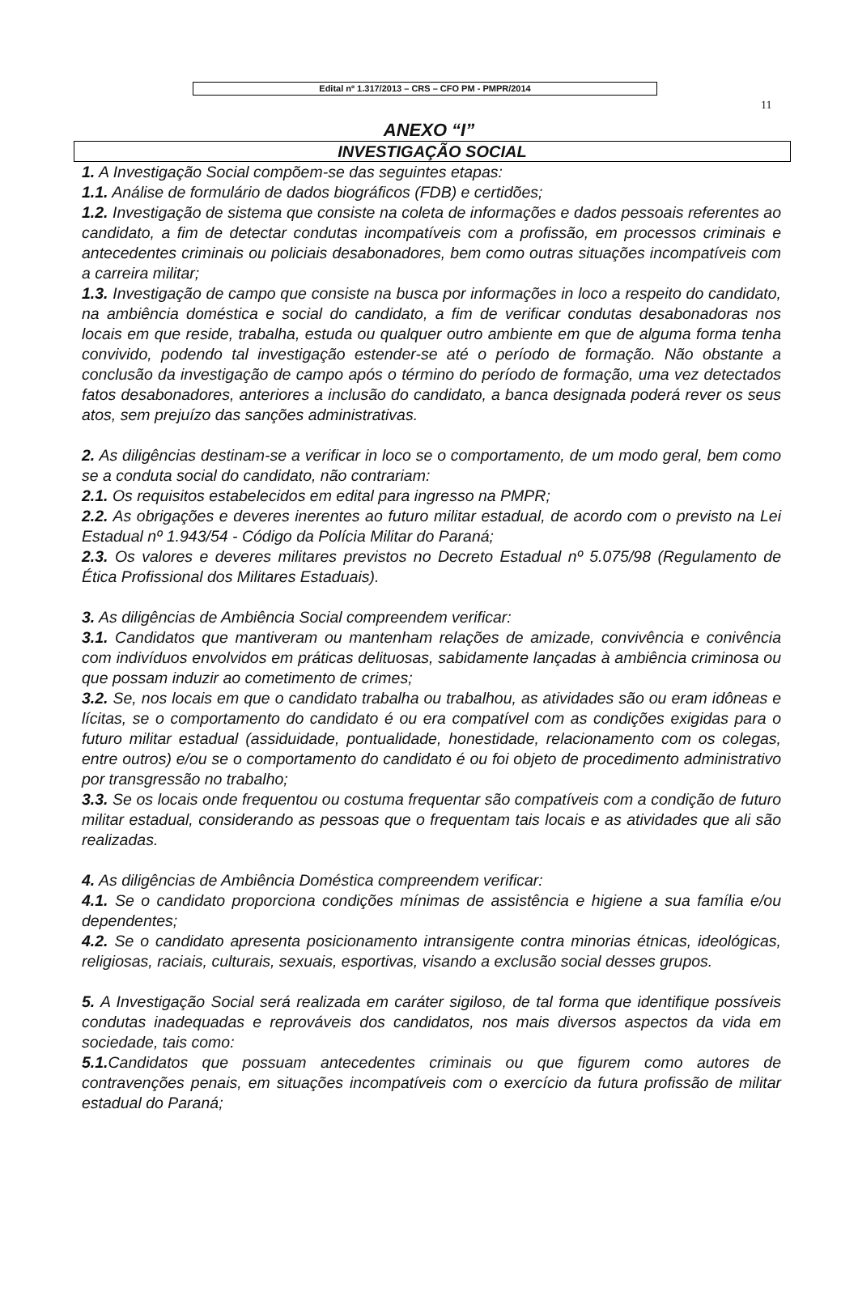Edital nº 1.317/2013 – CRS – CFO PM - PMPR/2014
11
ANEXO “I”
INVESTIGAÇÃO SOCIAL
1. A Investigação Social compõem-se das seguintes etapas:
1.1. Análise de formulário de dados biográficos (FDB) e certidões;
1.2. Investigação de sistema que consiste na coleta de informações e dados pessoais referentes ao candidato, a fim de detectar condutas incompatíveis com a profissão, em processos criminais e antecedentes criminais ou policiais desabonadores, bem como outras situações incompatíveis com a carreira militar;
1.3. Investigação de campo que consiste na busca por informações in loco a respeito do candidato, na ambiência doméstica e social do candidato, a fim de verificar condutas desabonadoras nos locais em que reside, trabalha, estuda ou qualquer outro ambiente em que de alguma forma tenha convivido, podendo tal investigação estender-se até o período de formação. Não obstante a conclusão da investigação de campo após o término do período de formação, uma vez detectados fatos desabonadores, anteriores a inclusão do candidato, a banca designada poderá rever os seus atos, sem prejuízo das sanções administrativas.
2. As diligências destinam-se a verificar in loco se o comportamento, de um modo geral, bem como se a conduta social do candidato, não contrariam:
2.1. Os requisitos estabelecidos em edital para ingresso na PMPR;
2.2. As obrigações e deveres inerentes ao futuro militar estadual, de acordo com o previsto na Lei Estadual nº 1.943/54 - Código da Polícia Militar do Paraná;
2.3. Os valores e deveres militares previstos no Decreto Estadual nº 5.075/98 (Regulamento de Ética Profissional dos Militares Estaduais).
3. As diligências de Ambiência Social compreendem verificar:
3.1. Candidatos que mantiveram ou mantenham relações de amizade, convivência e conivência com indivíduos envolvidos em práticas delituosas, sabidamente lançadas à ambiência criminosa ou que possam induzir ao cometimento de crimes;
3.2. Se, nos locais em que o candidato trabalha ou trabalhou, as atividades são ou eram idôneas e lícitas, se o comportamento do candidato é ou era compatível com as condições exigidas para o futuro militar estadual (assiduidade, pontualidade, honestidade, relacionamento com os colegas, entre outros) e/ou se o comportamento do candidato é ou foi objeto de procedimento administrativo por transgressão no trabalho;
3.3. Se os locais onde frequentou ou costuma frequentar são compatíveis com a condição de futuro militar estadual, considerando as pessoas que o frequentam tais locais e as atividades que ali são realizadas.
4. As diligências de Ambiência Doméstica compreendem verificar:
4.1. Se o candidato proporciona condições mínimas de assistência e higiene a sua família e/ou dependentes;
4.2. Se o candidato apresenta posicionamento intransigente contra minorias étnicas, ideológicas, religiosas, raciais, culturais, sexuais, esportivas, visando a exclusão social desses grupos.
5. A Investigação Social será realizada em caráter sigiloso, de tal forma que identifique possíveis condutas inadequadas e reprováveis dos candidatos, nos mais diversos aspectos da vida em sociedade, tais como:
5.1. Candidatos que possuam antecedentes criminais ou que figurem como autores de contravenções penais, em situações incompatíveis com o exercício da futura profissão de militar estadual do Paraná;